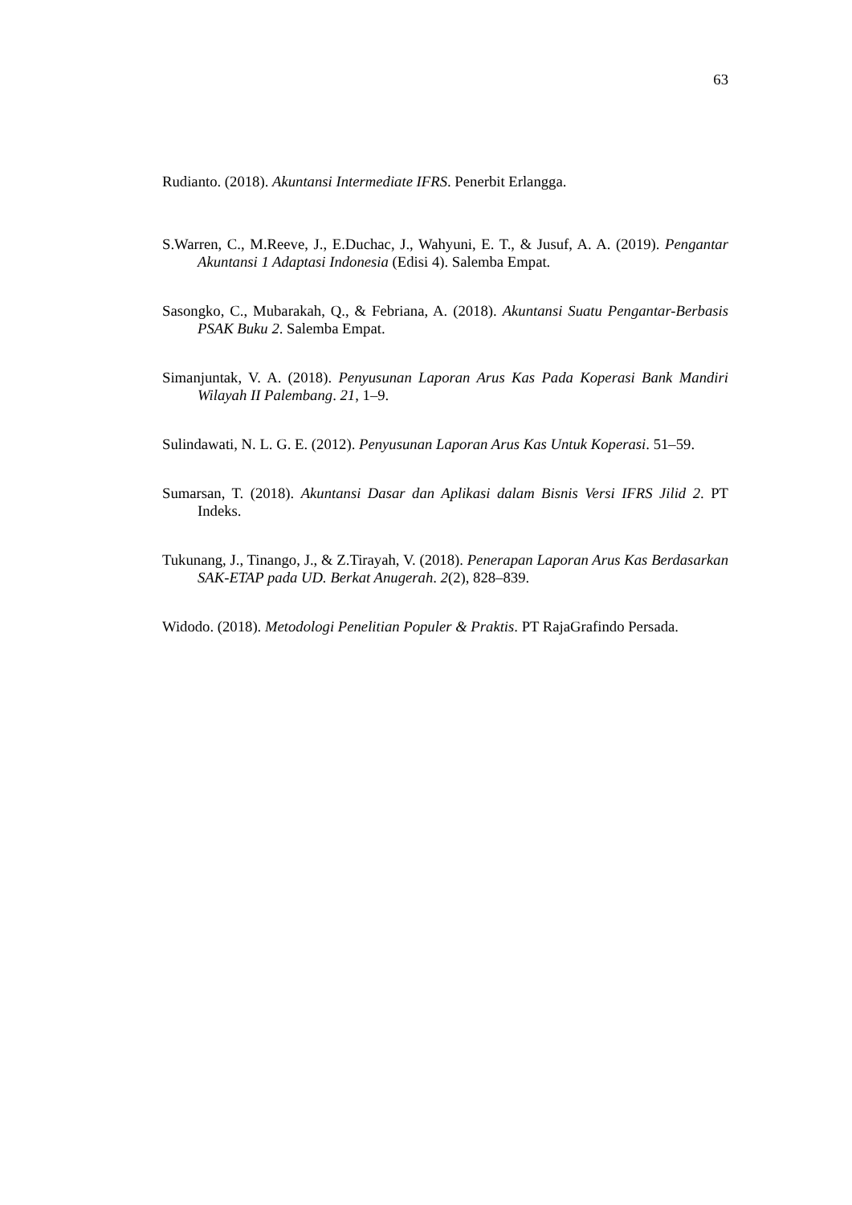63
Rudianto. (2018). Akuntansi Intermediate IFRS. Penerbit Erlangga.
S.Warren, C., M.Reeve, J., E.Duchac, J., Wahyuni, E. T., & Jusuf, A. A. (2019). Pengantar Akuntansi 1 Adaptasi Indonesia (Edisi 4). Salemba Empat.
Sasongko, C., Mubarakah, Q., & Febriana, A. (2018). Akuntansi Suatu Pengantar-Berbasis PSAK Buku 2. Salemba Empat.
Simanjuntak, V. A. (2018). Penyusunan Laporan Arus Kas Pada Koperasi Bank Mandiri Wilayah II Palembang. 21, 1–9.
Sulindawati, N. L. G. E. (2012). Penyusunan Laporan Arus Kas Untuk Koperasi. 51–59.
Sumarsan, T. (2018). Akuntansi Dasar dan Aplikasi dalam Bisnis Versi IFRS Jilid 2. PT Indeks.
Tukunang, J., Tinango, J., & Z.Tirayah, V. (2018). Penerapan Laporan Arus Kas Berdasarkan SAK-ETAP pada UD. Berkat Anugerah. 2(2), 828–839.
Widodo. (2018). Metodologi Penelitian Populer & Praktis. PT RajaGrafindo Persada.